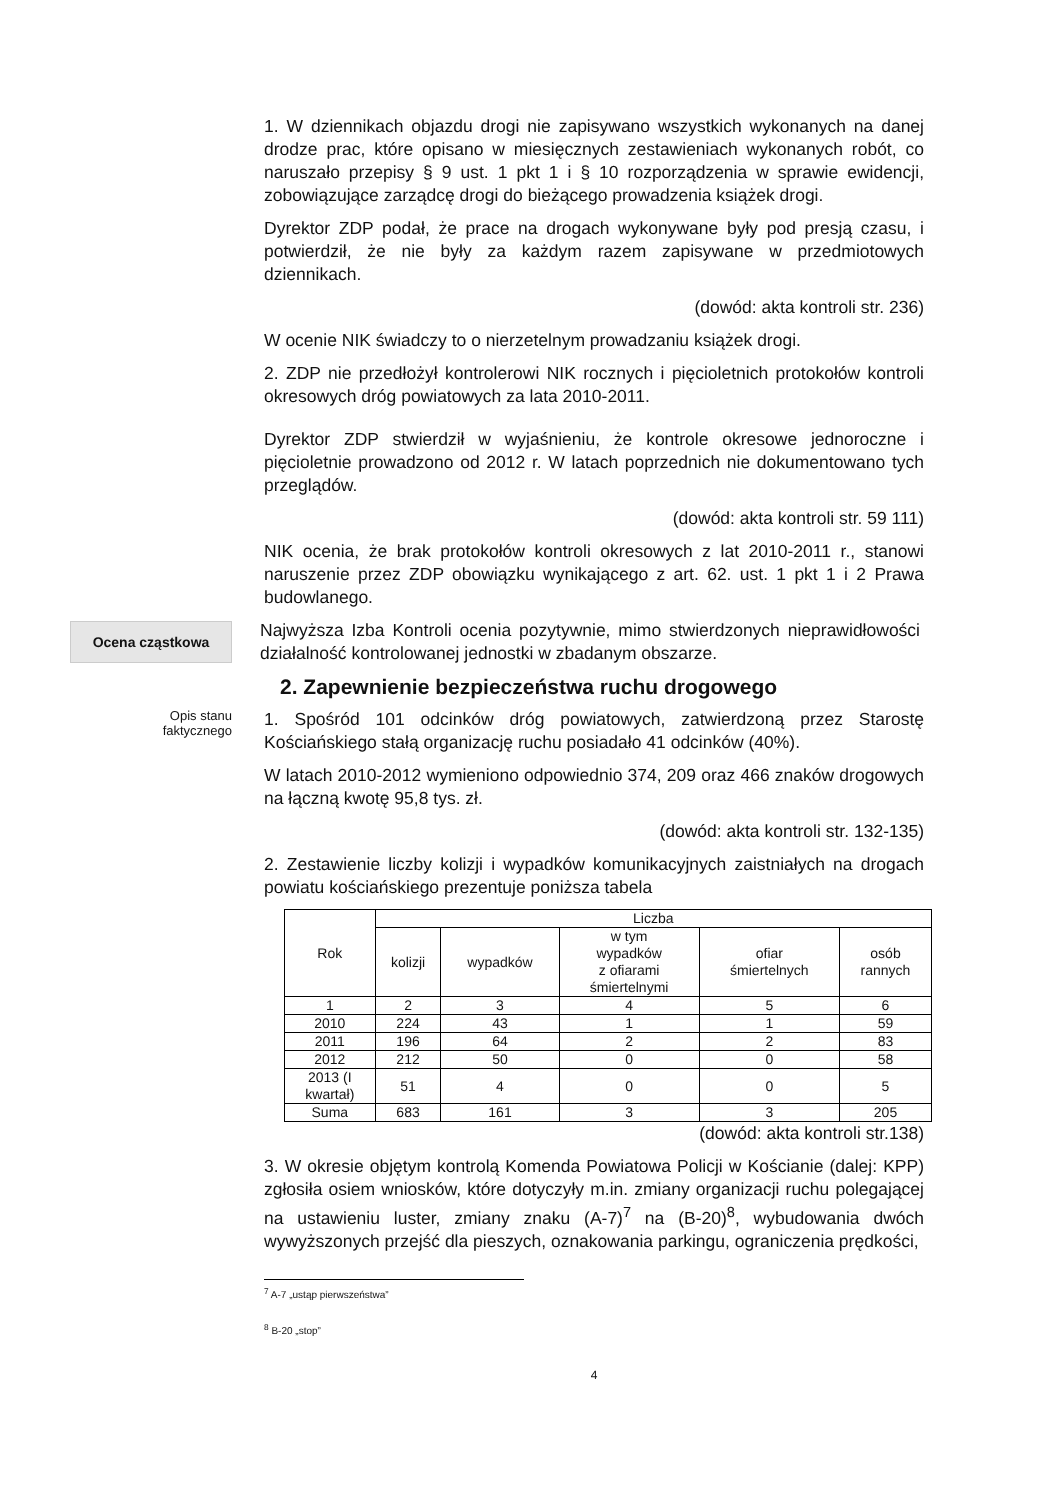1. W dziennikach objazdu drogi nie zapisywano wszystkich wykonanych na danej drodze prac, które opisano w miesięcznych zestawieniach wykonanych robót, co naruszało przepisy § 9 ust. 1 pkt 1 i § 10 rozporządzenia w sprawie ewidencji, zobowiązujące zarządcę drogi do bieżącego prowadzenia książek drogi.
Dyrektor ZDP podał, że prace na drogach wykonywane były pod presją czasu, i potwierdził, że nie były za każdym razem zapisywane w przedmiotowych dziennikach.
(dowód: akta kontroli str. 236)
W ocenie NIK świadczy to o nierzetelnym prowadzaniu książek drogi.
2. ZDP nie przedłożył kontrolerowi NIK rocznych i pięcioletnich protokołów kontroli okresowych dróg powiatowych za lata 2010-2011.
Dyrektor ZDP stwierdził w wyjaśnieniu, że kontrole okresowe jednoroczne i pięcioletnie prowadzono od 2012 r. W latach poprzednich nie dokumentowano tych przeglądów.
(dowód: akta kontroli str. 59 111)
NIK ocenia, że brak protokołów kontroli okresowych z lat 2010-2011 r., stanowi naruszenie przez ZDP obowiązku wynikającego z art. 62. ust. 1 pkt 1 i 2 Prawa budowlanego.
Ocena cząstkowa
Najwyższa Izba Kontroli ocenia pozytywnie, mimo stwierdzonych nieprawidłowości działalność kontrolowanej jednostki w zbadanym obszarze.
2. Zapewnienie bezpieczeństwa ruchu drogowego
Opis stanu
faktycznego
1. Spośród 101 odcinków dróg powiatowych, zatwierdzoną przez Starostę Kościańskiego stałą organizację ruchu posiadało 41 odcinków (40%).
W latach 2010-2012 wymieniono odpowiednio 374, 209 oraz 466 znaków drogowych na łączną kwotę 95,8 tys. zł.
(dowód: akta kontroli str. 132-135)
2. Zestawienie liczby kolizji i wypadków komunikacyjnych zaistniałych na drogach powiatu kościańskiego prezentuje poniższa tabela
| Rok | Liczba | | | | |
| --- | --- | --- | --- | --- | --- |
| | kolizji | wypadków | w tym wypadków z ofiarami śmiertelnymi | ofiar śmiertelnych | osób rannych |
| 1 | 2 | 3 | 4 | 5 | 6 |
| 2010 | 224 | 43 | 1 | 1 | 59 |
| 2011 | 196 | 64 | 2 | 2 | 83 |
| 2012 | 212 | 50 | 0 | 0 | 58 |
| 2013 (I kwartał) | 51 | 4 | 0 | 0 | 5 |
| Suma | 683 | 161 | 3 | 3 | 205 |
(dowód: akta kontroli str.138)
3. W okresie objętym kontrolą Komenda Powiatowa Policji w Kościanie (dalej: KPP) zgłosiła osiem wniosków, które dotyczyły m.in. zmiany organizacji ruchu polegającej na ustawieniu luster, zmiany znaku (A-7)<sup>7</sup> na (B-20)<sup>8</sup>, wybudowania dwóch wywyższonych przejść dla pieszych, oznakowania parkingu, ograniczenia prędkości,
<sup>7</sup> A-7 „ustąp pierwszeństwa”
<sup>8</sup> B-20 „stop”
4